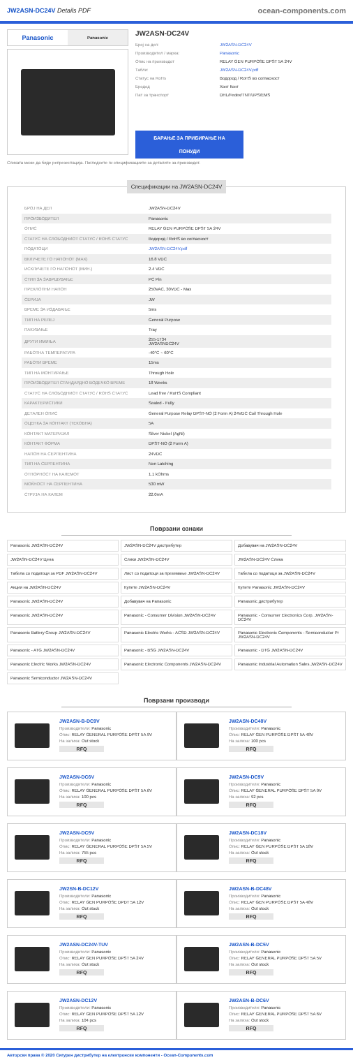JW2ASN-DC24V Details PDF
ocean-components.com
Panasonic
Panasonic
JW2ASN-DC24V
Број на дел: JW2ASN-DC24V
Производител / марка: Panasonic
Опис на производот RELAY GEN PURPOSE DPST 5A 24V
Табли: JW2ASN-DC24V.pdf
Статус на RoHs Водород / RoHS во согласност
Бродод Хонг Конг
Пат за транспорт DHL/Fedex/TNT/UPS/EMS
БАРАЊЕ ЗА ПРИБИРАЊЕ НА
ПОНУДИ
Сликата може да биде репрезентација. Погледнете ги спецификациите за деталите за производот.
Спецификации на JW2ASN-DC24V
| БРОЈ НА ДЕЛ | JW2ASN-DC24V |
| ПРОИЗВОДИТЕЛ | Panasonic |
| ОПИС | RELAY GEN PURPOSE DPST 5A 24V |
| СТАТУС НА СЛОБОДНИОТ СТАТУС / ROHS СТАТУС | Водород / RoHS во согласност |
| ПОДАТОЦИ | JW2ASN-DC24V.pdf |
| ВКЛУЧЕТЕ ГО НАПОНОТ (MAX) | 16.8 VDC |
| ИСКЛУЧЕТЕ ГО НАПОНОТ (МИН.) | 2.4 VDC |
| СТИЛ ЗА ЗАВРШУВАЊЕ | PC Pin |
| ПРЕКЛОПНИ НАПОН | 250VAC, 30VDC - Max |
| СЕРИЈА | JW |
| ВРЕМЕ ЗА ИЗДАВАЊЕ | 5ms |
| ТИП НА РЕЛЕЈ | General Purpose |
| ПАКУВАЊЕ | Tray |
| ДРУГИ ИМИЊА | 255-1734 JW2ASNDC24V |
| РАБОТНА ТЕМПЕРАТУРА | -40°C ~ 60°C |
| РАБОТИ ВРЕМЕ | 15ms |
| ТИП НА МОНТИРАЊЕ | Through Hole |
| ПРОИЗВОДИТЕЛ СТАНДАРДНО ВОДЕЧКО ВРЕМЕ | 18 Weeks |
| СТАТУС НА СЛОБОДНИОТ СТАТУС / ROHS СТАТУС | Lead free / RoHS Compliant |
| КАРАКТЕРИСТИКИ | Sealed - Fully |
| ДЕТАЛЕН ОПИС | General Purpose Relay DPST-NO (2 Form A) 24VDC Coil Through Hole |
| ОЦЕНКА ЗА КОНТАКТ (ТЕКОВНА) | 5A |
| КОНТАКТ МАТЕРИЈАЛ | Silver Nickel (AgNi) |
| КОНТАКТ ФОРМА | DPST-NO (2 Form A) |
| НАПОН НА СЕРПЕНТИНА | 24VDC |
| ТИП НА СЕРПЕНТИНА | Non Latching |
| ОТПОРНОСТ НА КАЛЕМОТ | 1.1 kOhms |
| МОЌНОСТ НА СЕРПЕНТИНА | 530 mW |
| СТРУЈА НА КАЛЕМ | 22.0mA |
Поврзани ознаки
Panasonic JW2ASN-DC24V
JW2ASN-DC24V дистрибутер
Добавувач на JW2ASN-DC24V
JW2ASN-DC24V Цена
Слики JW2ASN-DC24V
JW2ASN-DC24V Слика
Табела со податоци за PDF JW2ASN-DC24V
Лист со податоци за преземање JW2ASN-DC24V
Табела со податоци за JW2ASN-DC24V
Акции на JW2ASN-DC24V
Купете JW2ASN-DC24V
Купете Panasonic JW2ASN-DC24V
Panasonic JW2ASN-DC24V
Добавувач на Panasonic
Panasonic дистрибутер
Panasonic JW2ASN-DC24V
Panasonic - Consumer Division JW2ASN-DC24V
Panasonic - Consumer Electronics Corp. JW2ASN-DC24V
Panasonic Battery Group JW2ASN-DC24V
Panasonic Electric Works - ACSD JW2ASN-DC24V
Panasonic Electronic Components - Semiconductor Pr JW2ASN-DC24V
Panasonic - ATG JW2ASN-DC24V
Panasonic - BSG JW2ASN-DC24V
Panasonic - DTG JW2ASN-DC24V
Panasonic Electric Works JW2ASN-DC24V
Panasonic Electronic Components JW2ASN-DC24V
Panasonic Industrial Automation Sales JW2ASN-DC24V
Panasonic Semiconductor JW2ASN-DC24V
Поврзани производи
JW2ASN-B-DC9V
Производители: Panasonic
Опис: RELAY GENERAL PURPOSE DPST 5A 9V
На залиха: Out stock
RFQ
JW2ASN-DC48V
Производители: Panasonic
Опис: RELAY GEN PURPOSE DPST 5A 48V
На залиха: 100 pcs
RFQ
JW2ASN-DC6V
Производители: Panasonic
Опис: RELAY GENERAL PURPOSE DPST 5A 6V
На залиха: 100 pcs
RFQ
JW2ASN-DC9V
Производители: Panasonic
Опис: RELAY GENERAL PURPOSE DPST 5A 9V
На залиха: 92 pcs
RFQ
JW2ASN-DC5V
Производители: Panasonic
Опис: RELAY GENERAL PURPOSE DPST 5A 5V
На залиха: 755 pcs
RFQ
JW2ASN-DC18V
Производители: Panasonic
Опис: RELAY GEN PURPOSE DPST 5A 18V
На залиха: Out stock
RFQ
JW2SN-B-DC12V
Производители: Panasonic
Опис: RELAY GEN PURPOSE DPDT 5A 12V
На залиха: Out stock
RFQ
JW2ASN-B-DC48V
Производители: Panasonic
Опис: RELAY GEN PURPOSE DPST 5A 48V
На залиха: Out stock
RFQ
JW2ASN-DC24V-TUV
Производители: Panasonic
Опис: RELAY GEN PURPOSE DPST 5A 24V
На залиха: Out stock
RFQ
JW2ASN-B-DC5V
Производители: Panasonic
Опис: RELAY GENERAL PURPOSE DPST 5A 5V
На залиха: Out stock
RFQ
JW2ASN-DC12V
Производители: Panasonic
Опис: RELAY GEN PURPOSE DPST 5A 12V
На залиха: 104 pcs
RFQ
JW2ASN-B-DC6V
Производители: Panasonic
Опис: RELAY GENERAL PURPOSE DPST 5A 6V
На залиха: Out stock
RFQ
Авторски права © 2020 Сигурен дистрибутер на електронски компоненти - Ocean-Components.com